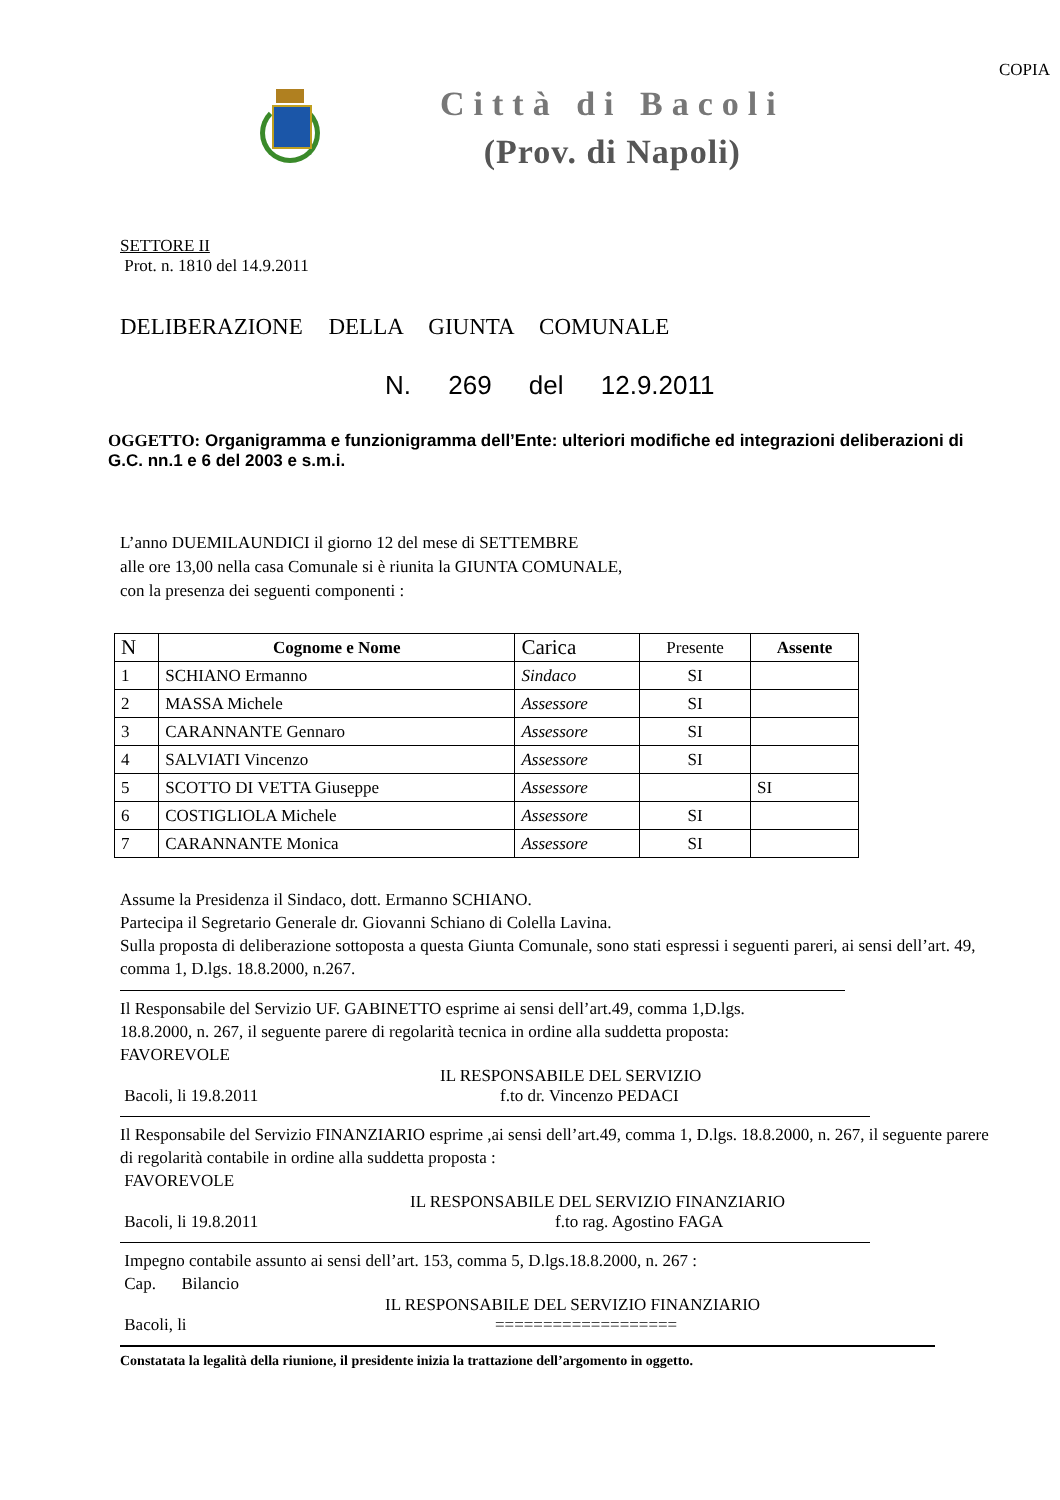COPIA
Città di Bacoli
(Prov. di Napoli)
SETTORE II
Prot. n. 1810 del 14.9.2011
DELIBERAZIONE DELLA GIUNTA COMUNALE
N. 269 del 12.9.2011
OGGETTO: Organigramma e funzionigramma dell’Ente: ulteriori modifiche ed integrazioni deliberazioni di G.C. nn.1 e 6 del 2003 e s.m.i.
L’anno DUEMILAUNDICI il giorno 12 del mese di SETTEMBRE
alle ore 13,00 nella casa Comunale si è riunita la GIUNTA COMUNALE,
con la presenza dei seguenti componenti :
| N | Cognome e Nome | Carica | Presente | Assente |
| 1 | SCHIANO Ermanno | Sindaco | SI | |
| 2 | MASSA Michele | Assessore | SI | |
| 3 | CARANNANTE Gennaro | Assessore | SI | |
| 4 | SALVIATI Vincenzo | Assessore | SI | |
| 5 | SCOTTO DI VETTA Giuseppe | Assessore | | SI |
| 6 | COSTIGLIOLA Michele | Assessore | SI | |
| 7 | CARANNANTE Monica | Assessore | SI | |
Assume la Presidenza il Sindaco, dott. Ermanno SCHIANO.
Partecipa il Segretario Generale dr. Giovanni Schiano di Colella Lavina.
Sulla proposta di deliberazione sottoposta a questa Giunta Comunale, sono stati espressi i seguenti pareri, ai sensi dell’art. 49, comma 1, D.lgs. 18.8.2000, n.267.
Il Responsabile del Servizio UF. GABINETTO esprime ai sensi dell’art.49, comma 1,D.lgs. 18.8.2000, n. 267, il seguente parere di regolarità tecnica in ordine alla suddetta proposta: FAVOREVOLE
IL RESPONSABILE DEL SERVIZIO
Bacoli, li 19.8.2011 f.to dr. Vincenzo PEDACI
Il Responsabile del Servizio FINANZIARIO esprime ,ai sensi dell’art.49, comma 1, D.lgs. 18.8.2000, n. 267, il seguente parere di regolarità contabile in ordine alla suddetta proposta :
FAVOREVOLE
IL RESPONSABILE DEL SERVIZIO FINANZIARIO
Bacoli, li 19.8.2011 f.to rag. Agostino FAGA
Impegno contabile assunto ai sensi dell’art. 153, comma 5, D.lgs.18.8.2000, n. 267 :
Cap. Bilancio
IL RESPONSABILE DEL SERVIZIO FINANZIARIO
Bacoli, li ===================
Constatata la legalità della riunione, il presidente inizia la trattazione dell’argomento in oggetto.